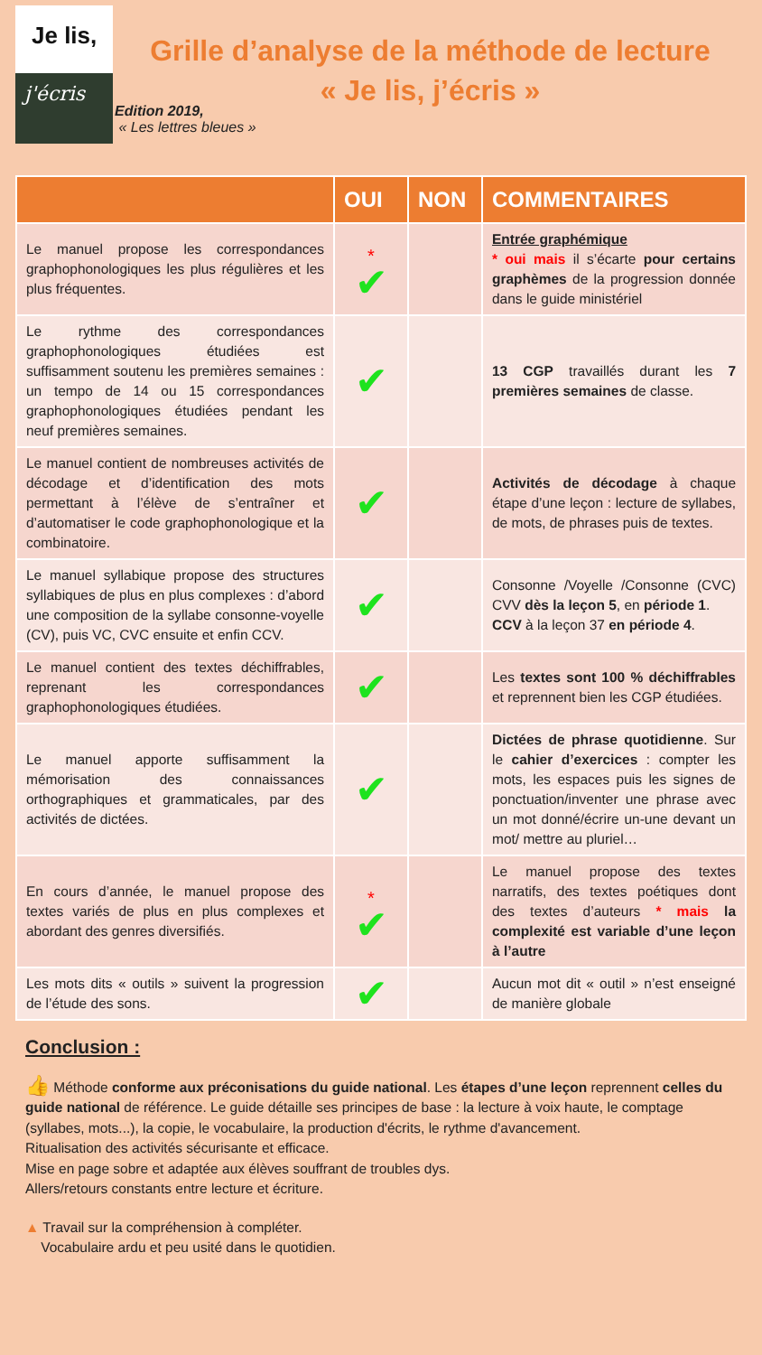Je lis,
j'écris
Grille d’analyse de la méthode de lecture
« Je lis, j’écris »
Edition 2019,
« Les lettres bleues »
| | OUI | NON | COMMENTAIRES |
| --- | --- | --- | --- |
| Le manuel propose les correspondances graphophonologiques les plus régulières et les plus fréquentes. | <sup>*</sup> ✔ | | Entrée graphémique * oui mais il s’écarte pour certains graphèmes de la progression donnée dans le guide ministériel |
| Le rythme des correspondances graphophonologiques étudiées est suffisamment soutenu les premières semaines : un tempo de 14 ou 15 correspondances graphophonologiques étudiées pendant les neuf premières semaines. | ✔ | | 13 CGP travaillés durant les 7 premières semaines de classe. |
| Le manuel contient de nombreuses activités de décodage et d’identification des mots permettant à l’élève de s’entraîner et d’automatiser le code graphophonologique et la combinatoire. | ✔ | | Activités de décodage à chaque étape d’une leçon : lecture de syllabes, de mots, de phrases puis de textes. |
| Le manuel syllabique propose des structures syllabiques de plus en plus complexes : d’abord une composition de la syllabe consonne-voyelle (CV), puis VC, CVC ensuite et enfin CCV. | ✔ | | Consonne /Voyelle /Consonne (CVC) CVV dès la leçon 5 , en période 1 . CCV à la leçon 37 en période 4 . |
| Le manuel contient des textes déchiffrables, reprenant les correspondances graphophonologiques étudiées. | ✔ | | Les textes sont 100 % déchiffrables et reprennent bien les CGP étudiées. |
| Le manuel apporte suffisamment la mémorisation des connaissances orthographiques et grammaticales, par des activités de dictées. | ✔ | | Dictées de phrase quotidienne . Sur le cahier d’exercices : compter les mots, les espaces puis les signes de ponctuation/inventer une phrase avec un mot donné/écrire un-une devant un mot/ mettre au pluriel… |
| En cours d’année, le manuel propose des textes variés de plus en plus complexes et abordant des genres diversifiés. | <sup>*</sup> ✔ | | Le manuel propose des textes narratifs, des textes poétiques dont des textes d’auteurs * mais la complexité est variable d’une leçon à l’autre |
| Les mots dits « outils » suivent la progression de l’étude des sons. | ✔ | | Aucun mot dit « outil » n’est enseigné de manière globale |
Conclusion :
👍 Méthode conforme aux préconisations du guide national. Les étapes d’une leçon reprennent celles du guide national de référence. Le guide détaille ses principes de base : la lecture à voix haute, le comptage (syllabes, mots...), la copie, le vocabulaire, la production d'écrits, le rythme d'avancement.
Ritualisation des activités sécurisante et efficace.
Mise en page sobre et adaptée aux élèves souffrant de troubles dys.
Allers/retours constants entre lecture et écriture.
▲ Travail sur la compréhension à compléter.
Vocabulaire ardu et peu usité dans le quotidien.